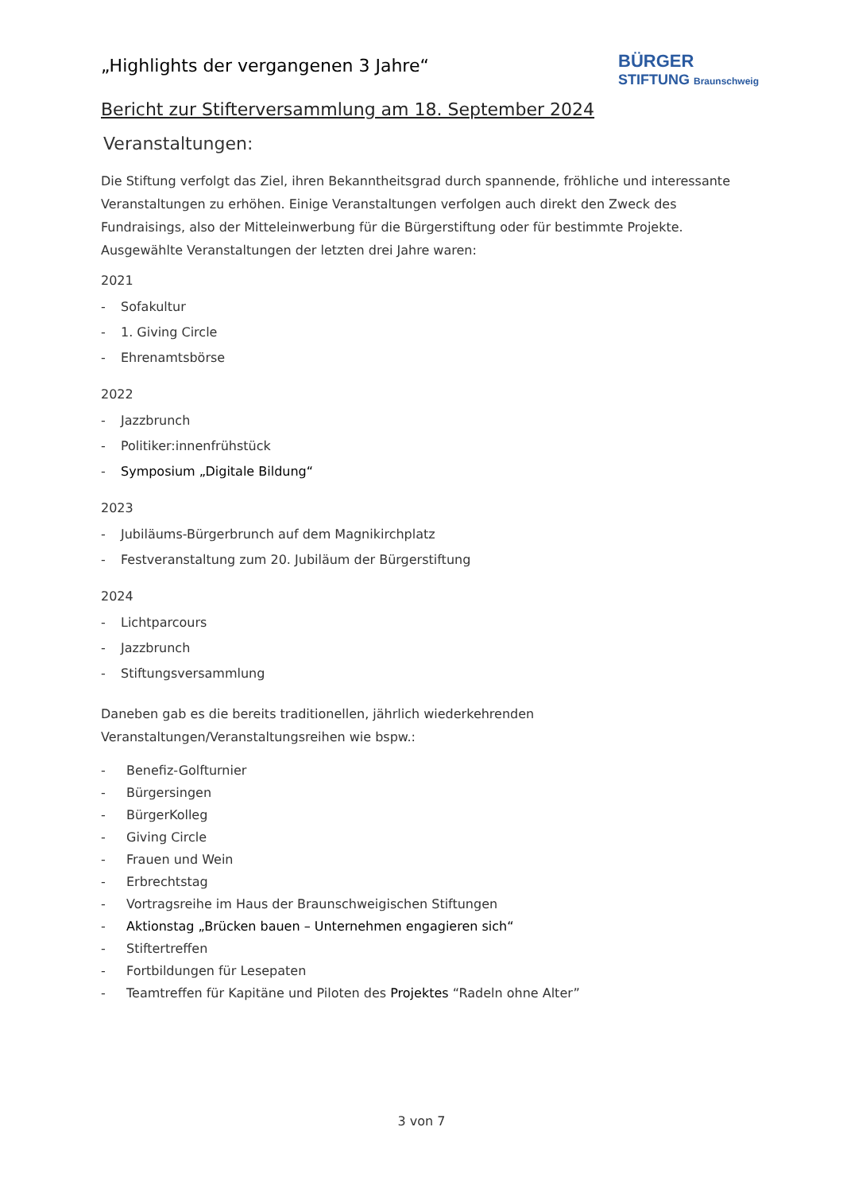BÜRGER
STIFTUNG Braunschweig
„Highlights der vergangenen 3 Jahre“
Bericht zur Stifterversammlung am 18. September 2024
Veranstaltungen:
Die Stiftung verfolgt das Ziel, ihren Bekanntheitsgrad durch spannende, fröhliche und interessante Veranstaltungen zu erhöhen. Einige Veranstaltungen verfolgen auch direkt den Zweck des Fundraisings, also der Mitteleinwerbung für die Bürgerstiftung oder für bestimmte Projekte. Ausgewählte Veranstaltungen der letzten drei Jahre waren:
2021
- Sofakultur
- 1. Giving Circle
- Ehrenamtsbörse
2022
- Jazzbrunch
- Politiker:innenfrühstück
- Symposium „Digitale Bildung“
2023
- Jubiläums-Bürgerbrunch auf dem Magnikirchplatz
- Festveranstaltung zum 20. Jubiläum der Bürgerstiftung
2024
- Lichtparcours
- Jazzbrunch
- Stiftungsversammlung
Daneben gab es die bereits traditionellen, jährlich wiederkehrenden Veranstaltungen/Veranstaltungsreihen wie bspw.:
- Benefiz-Golfturnier
- Bürgersingen
- BürgerKolleg
- Giving Circle
- Frauen und Wein
- Erbrechtstag
- Vortragsreihe im Haus der Braunschweigischen Stiftungen
- Aktionstag „Brücken bauen – Unternehmen engagieren sich“
- Stiftertreffen
- Fortbildungen für Lesepaten
- Teamtreffen für Kapitäne und Piloten des Projektes “Radeln ohne Alter”
3 von 7